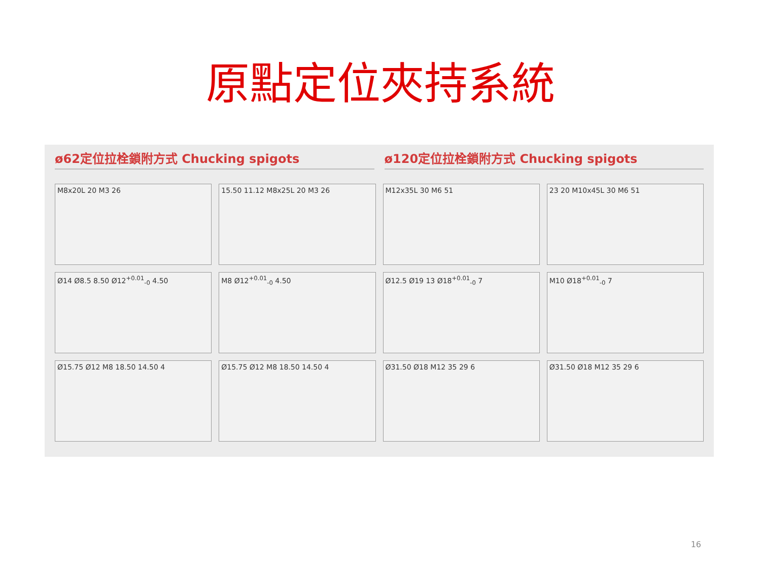原點定位夾持系統
ø62定位拉栓鎖附方式 Chucking spigots
ø120定位拉栓鎖附方式 Chucking spigots
M8x20L 20 M3 26
15.50 11.12 M8x25L 20 M3 26
M12x35L 30 M6 51
23 20 M10x45L 30 M6 51
Ø14 Ø8.5 8.50 Ø12<sup>+0.01</sup><sub>-0</sub> 4.50
M8 Ø12<sup>+0.01</sup><sub>-0</sub> 4.50
Ø12.5 Ø19 13 Ø18<sup>+0.01</sup><sub>-0</sub> 7
M10 Ø18<sup>+0.01</sup><sub>-0</sub> 7
Ø15.75 Ø12 M8 18.50 14.50 4
Ø15.75 Ø12 M8 18.50 14.50 4
Ø31.50 Ø18 M12 35 29 6
Ø31.50 Ø18 M12 35 29 6
16